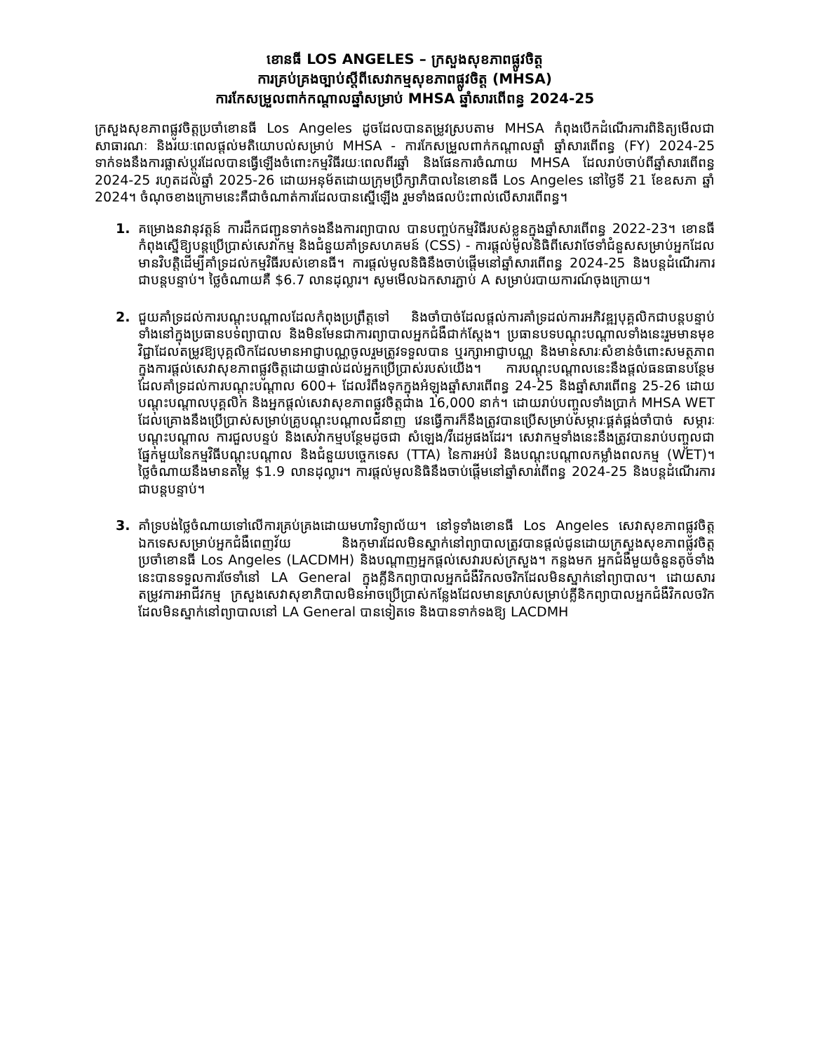ខោនធី LOS ANGELES – ក្រសួងសុខភាពផ្លូវចិត្ត
ការគ្រប់គ្រងច្បាប់ស្ដីពីសេវាកម្មសុខភាពផ្លូវចិត្ត (MHSA)
ការកែសម្រួលពាក់កណ្ដាលឆ្នាំសម្រាប់ MHSA ឆ្នាំសារពើពន្ធ 2024-25
ក្រសួងសុខភាពផ្លូវចិត្តប្រចាំខោនធី Los Angeles ដូចដែលបានតម្រូវស្របតាម MHSA កំពុងបើកដំណើរការពិនិត្យមើលជាសាធារណៈ និងរយៈពេលផ្ដល់មតិយោបល់សម្រាប់ MHSA - ការកែសម្រួលពាក់កណ្ដាលឆ្នាំ ឆ្នាំសារពើពន្ធ (FY) 2024-25 ទាក់ទងនឹងការផ្លាស់ប្ដូរដែលបានធ្វើឡើងចំពោះកម្មវិធីរយៈពេលពីរឆ្នាំ និងផែនការចំណាយ MHSA ដែលរាប់ចាប់ពីឆ្នាំសារពើពន្ធ 2024-25 រហូតដល់ឆ្នាំ 2025-26 ដោយអនុម័តដោយក្រុមប្រឹក្សាភិបាលនៃខោនធី Los Angeles នៅថ្ងៃទី 21 ខែឧសភា ឆ្នាំ 2024។ ចំណុចខាងក្រោមនេះគឺជាចំណាត់ការដែលបានស្នើឡើង រួមទាំងផលប៉ះពាល់លើសារពើពន្ធ។
1. គម្រោងនវានុវត្តន៍ ការដឹកជញ្ជូនទាក់ទងនឹងការព្យាបាល បានបញ្ចប់កម្មវិធីរបស់ខ្លួនក្នុងឆ្នាំសារពើពន្ធ 2022-23។ ខោនធីកំពុងស្នើឱ្យបន្តប្រើប្រាស់សេវាកម្ម និងជំនួយគាំទ្រសហគមន៍ (CSS) - ការផ្ដល់មូលនិធិពីសេវាថែទាំជំនួសសម្រាប់អ្នកដែលមានវិបត្តិដើម្បីគាំទ្រដល់កម្មវិធីរបស់ខោនធី។ ការផ្ដល់មូលនិធិនឹងចាប់ផ្ដើមនៅឆ្នាំសារពើពន្ធ 2024-25 និងបន្តដំណើរការជាបន្តបន្ទាប់។ ថ្លៃចំណាយគឺ $6.7 លានដុល្លារ។ សូមមើលឯកសារភ្ជាប់ A សម្រាប់របាយការណ៍ចុងក្រោយ។
2. ជួយគាំទ្រដល់ការបណ្ដុះបណ្ដាលដែលកំពុងប្រព្រឹត្តទៅ និងចាំបាច់ដែលផ្ដល់ការគាំទ្រដល់ការអភិវឌ្ឍបុគ្គលិកជាបន្តបន្ទាប់ ទាំងនៅក្នុងប្រធានបទព្យាបាល និងមិនមែនជាការព្យាបាលអ្នកជំងឺជាក់ស្ដែង។ ប្រធានបទបណ្ដុះបណ្ដាលទាំងនេះរួមមានមុខវិជ្ជាដែលតម្រូវឱ្យបុគ្គលិកដែលមានអាជ្ញាបណ្ណចូលរួមត្រូវទទួលបាន ឬរក្សាអាជ្ញាបណ្ណ និងមានសារៈសំខាន់ចំពោះសមត្ថភាពក្នុងការផ្ដល់សេវាសុខភាពផ្លូវចិត្តដោយផ្ទាល់ដល់អ្នកប្រើប្រាស់របស់យើង។ ការបណ្ដុះបណ្ដាលនេះនឹងផ្ដល់ធនធានបន្ថែមដែលគាំទ្រដល់ការបណ្ដុះបណ្ដាល 600+ ដែលរំពឹងទុកក្នុងអំឡុងឆ្នាំសារពើពន្ធ 24-25 និងឆ្នាំសារពើពន្ធ 25-26 ដោយបណ្ដុះបណ្ដាលបុគ្គលិក និងអ្នកផ្ដល់សេវាសុខភាពផ្លូវចិត្តជាង 16,000 នាក់។ ដោយរាប់បញ្ចូលទាំងប្រាក់ MHSA WET ដែលគ្រោងនឹងប្រើប្រាស់សម្រាប់គ្រូបណ្ដុះបណ្ដាលជំនាញ វេនធ្វើការក៏នឹងត្រូវបានប្រើសម្រាប់សម្ភារៈផ្គត់ផ្គង់ចាំបាច់ សម្ភារៈបណ្ដុះបណ្ដាល ការជួលបន្ទប់ និងសេវាកម្មបន្ថែមដូចជា សំឡេង/វីដេអូផងដែរ។ សេវាកម្មទាំងនេះនឹងត្រូវបានរាប់បញ្ចូលជាផ្នែកមួយនៃកម្មវិធីបណ្ដុះបណ្ដាល និងជំនួយបច្ចេកទេស (TTA) នៃការអប់រំ និងបណ្ដុះបណ្ដាលកម្លាំងពលកម្ម (WET)។ ថ្លៃចំណាយនឹងមានតម្លៃ $1.9 លានដុល្លារ។ ការផ្ដល់មូលនិធិនឹងចាប់ផ្ដើមនៅឆ្នាំសារពើពន្ធ 2024-25 និងបន្តដំណើរការជាបន្តបន្ទាប់។
3. គាំទ្របង់ថ្លៃចំណាយទៅលើការគ្រប់គ្រងដោយមហាវិទ្យាល័យ។ នៅទូទាំងខោនធី Los Angeles សេវាសុខភាពផ្លូវចិត្តឯកទេសសម្រាប់អ្នកជំងឺពេញវ័យ និងកុមារដែលមិនស្នាក់នៅព្យាបាលត្រូវបានផ្ដល់ជូនដោយក្រសួងសុខភាពផ្លូវចិត្តប្រចាំខោនធី Los Angeles (LACDMH) និងបណ្ដាញអ្នកផ្ដល់សេវារបស់ក្រសួង។ កន្លងមក អ្នកជំងឺមួយចំនួនតូចទាំងនេះបានទទួលការថែទាំនៅ LA General ក្នុងគ្លីនិកព្យាបាលអ្នកជំងឺវិកលចរិកដែលមិនស្នាក់នៅព្យាបាល។ ដោយសារតម្រូវការអាជីវកម្ម ក្រសួងសេវាសុខាភិបាលមិនអាចប្រើប្រាស់កន្លែងដែលមានស្រាប់សម្រាប់គ្លីនិកព្យាបាលអ្នកជំងឺវិកលចរិកដែលមិនស្នាក់នៅព្យាបាលនៅ LA General បានទៀតទេ និងបានទាក់ទងឱ្យ LACDMH